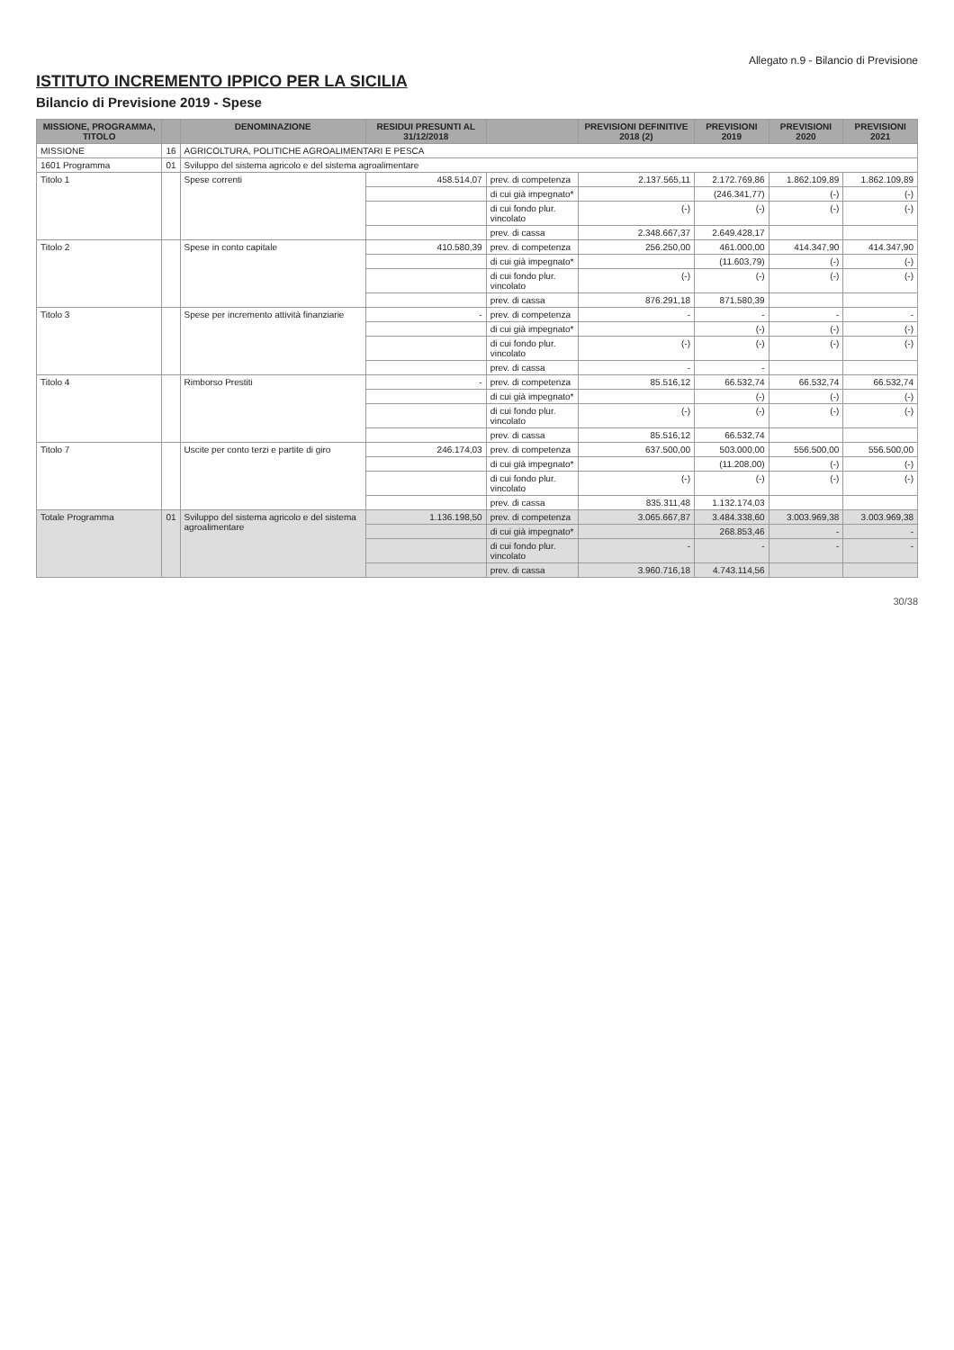Allegato n.9 - Bilancio di Previsione
ISTITUTO INCREMENTO IPPICO PER LA SICILIA
Bilancio di Previsione 2019 - Spese
| MISSIONE, PROGRAMMA, TITOLO | | DENOMINAZIONE | RESIDUI PRESUNTI AL 31/12/2018 | | PREVISIONI DEFINITIVE 2018 (2) | PREVISIONI 2019 | PREVISIONI 2020 | PREVISIONI 2021 |
| --- | --- | --- | --- | --- | --- | --- | --- | --- |
| MISSIONE | 16 | AGRICOLTURA, POLITICHE AGROALIMENTARI E PESCA | | | | | | |
| 1601 Programma | 01 | Sviluppo del sistema agricolo e del sistema agroalimentare | | | | | | |
| Titolo 1 | | Spese correnti | 458.514,07 | prev. di competenza | 2.137.565,11 | 2.172.769,86 | 1.862.109,89 | 1.862.109,89 |
| | | | | di cui già impegnato* | | (246.341,77) | (-) | (-) |
| | | | | di cui fondo plur. vincolato | (-) | (-) | (-) | (-) |
| | | | | prev. di cassa | 2.348.667,37 | 2.649.428,17 | | |
| Titolo 2 | | Spese in conto capitale | 410.580,39 | prev. di competenza | 256.250,00 | 461.000,00 | 414.347,90 | 414.347,90 |
| | | | | di cui già impegnato* | | (11.603,79) | (-) | (-) |
| | | | | di cui fondo plur. vincolato | (-) | (-) | (-) | (-) |
| | | | | prev. di cassa | 876.291,18 | 871.580,39 | | |
| Titolo 3 | | Spese per incremento attività finanziarie | - | prev. di competenza | - | - | - | - |
| | | | | di cui già impegnato* | | (-) | (-) | (-) |
| | | | | di cui fondo plur. vincolato | (-) | (-) | (-) | (-) |
| | | | | prev. di cassa | - | - | | |
| Titolo 4 | | Rimborso Prestiti | - | prev. di competenza | 85.516,12 | 66.532,74 | 66.532,74 | 66.532,74 |
| | | | | di cui già impegnato* | | (-) | (-) | (-) |
| | | | | di cui fondo plur. vincolato | (-) | (-) | (-) | (-) |
| | | | | prev. di cassa | 85.516,12 | 66.532,74 | | |
| Titolo 7 | | Uscite per conto terzi e partite di giro | 246.174,03 | prev. di competenza | 637.500,00 | 503.000,00 | 556.500,00 | 556.500,00 |
| | | | | di cui già impegnato* | | (11.208,00) | (-) | (-) |
| | | | | di cui fondo plur. vincolato | (-) | (-) | (-) | (-) |
| | | | | prev. di cassa | 835.311,48 | 1.132.174,03 | | |
| Totale Programma | 01 | Sviluppo del sistema agricolo e del sistema agroalimentare | 1.136.198,50 | prev. di competenza | 3.065.667,87 | 3.484.338,60 | 3.003.969,38 | 3.003.969,38 |
| | | | | di cui già impegnato* | | 268.853,46 | - | - |
| | | | | di cui fondo plur. vincolato | - | - | - | - |
| | | | | prev. di cassa | 3.960.716,18 | 4.743.114,56 | | |
30/38